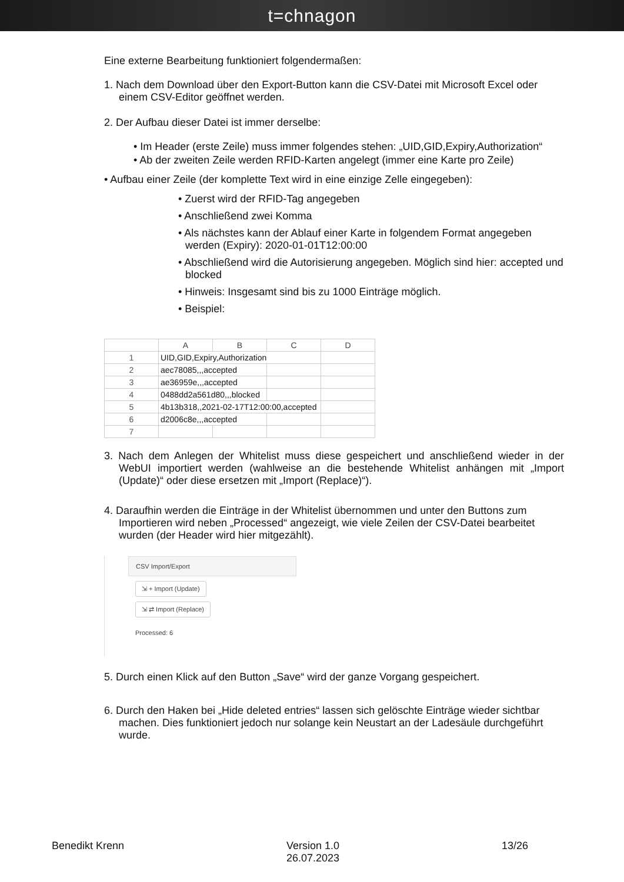t=chnagon
Eine externe Bearbeitung funktioniert folgendermaßen:
1. Nach dem Download über den Export-Button kann die CSV-Datei mit Microsoft Excel oder einem CSV-Editor geöffnet werden.
2. Der Aufbau dieser Datei ist immer derselbe:
• Im Header (erste Zeile) muss immer folgendes stehen: „UID,GID,Expiry,Authorization“
• Ab der zweiten Zeile werden RFID-Karten angelegt (immer eine Karte pro Zeile)
• Aufbau einer Zeile (der komplette Text wird in eine einzige Zelle eingegeben):
• Zuerst wird der RFID-Tag angegeben
• Anschließend zwei Komma
• Als nächstes kann der Ablauf einer Karte in folgendem Format angegeben werden (Expiry): 2020-01-01T12:00:00
• Abschließend wird die Autorisierung angegeben. Möglich sind hier: accepted und blocked
• Hinweis: Insgesamt sind bis zu 1000 Einträge möglich.
• Beispiel:
| | A | B | C | D |
| --- | --- | --- | --- | --- |
| 1 | UID,GID,Expiry,Authorization | | | |
| 2 | aec78085,,,accepted | | | |
| 3 | ae36959e,,,accepted | | | |
| 4 | 0488dd2a561d80,,,blocked | | | |
| 5 | 4b13b318,,2021-02-17T12:00:00,accepted | | | |
| 6 | d2006c8e,,,accepted | | | |
| 7 | | | | |
3. Nach dem Anlegen der Whitelist muss diese gespeichert und anschließend wieder in der WebUI importiert werden (wahlweise an die bestehende Whitelist anhängen mit „Import (Update)“ oder diese ersetzen mit „Import (Replace)“).
4. Daraufhin werden die Einträge in der Whitelist übernommen und unter den Buttons zum Importieren wird neben „Processed“ angezeigt, wie viele Zeilen der CSV-Datei bearbeitet wurden (der Header wird hier mitgezählt).
CSV Import/Export
⇲ + Import (Update)
⇲ ⇄ Import (Replace)
Processed: 6
5. Durch einen Klick auf den Button „Save“ wird der ganze Vorgang gespeichert.
6. Durch den Haken bei „Hide deleted entries“ lassen sich gelöschte Einträge wieder sichtbar machen. Dies funktioniert jedoch nur solange kein Neustart an der Ladesäule durchgeführt wurde.
Benedikt Krenn Version 1.0
26.07.2023 13/26